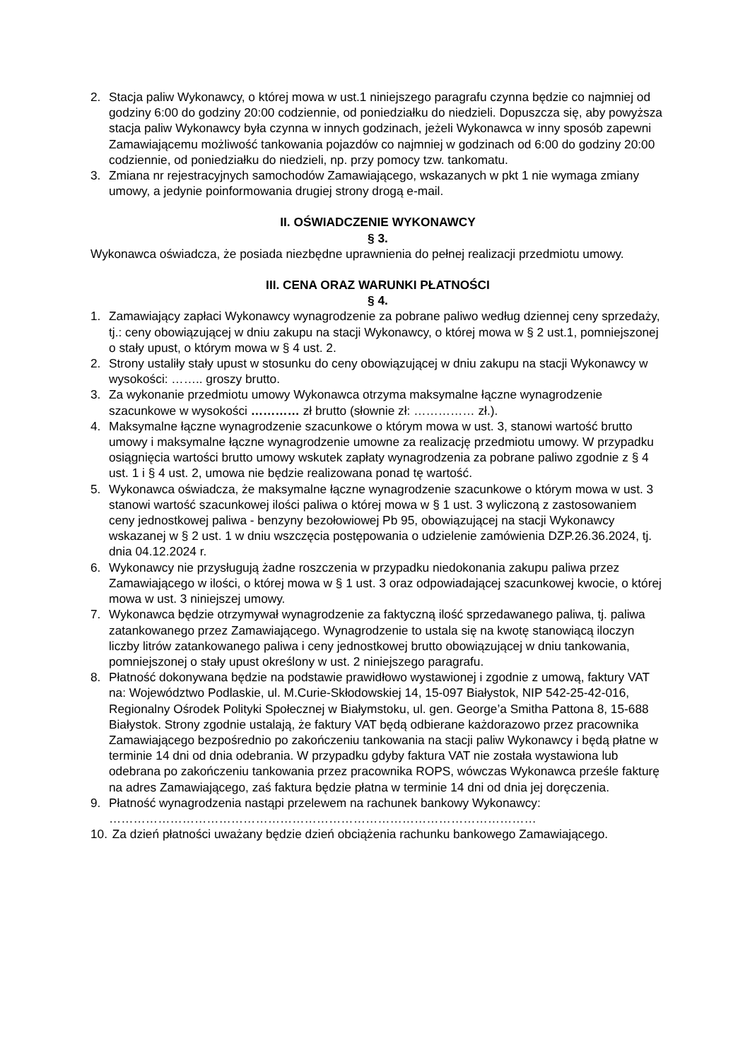2. Stacja paliw Wykonawcy, o której mowa w ust.1 niniejszego paragrafu czynna będzie co najmniej od godziny 6:00 do godziny 20:00 codziennie, od poniedziałku do niedzieli. Dopuszcza się, aby powyższa stacja paliw Wykonawcy była czynna w innych godzinach, jeżeli Wykonawca w inny sposób zapewni Zamawiającemu możliwość tankowania pojazdów co najmniej w godzinach od 6:00 do godziny 20:00 codziennie, od poniedziałku do niedzieli, np. przy pomocy tzw. tankomatu.
3. Zmiana nr rejestracyjnych samochodów Zamawiającego, wskazanych w pkt 1 nie wymaga zmiany umowy, a jedynie poinformowania drugiej strony drogą e-mail.
II. OŚWIADCZENIE WYKONAWCY
§ 3.
Wykonawca oświadcza, że posiada niezbędne uprawnienia do pełnej realizacji przedmiotu umowy.
III. CENA ORAZ WARUNKI PŁATNOŚCI
§ 4.
1. Zamawiający zapłaci Wykonawcy wynagrodzenie za pobrane paliwo według dziennej ceny sprzedaży, tj.: ceny obowiązującej w dniu zakupu na stacji Wykonawcy, o której mowa w § 2 ust.1, pomniejszonej o stały upust, o którym mowa w § 4 ust. 2.
2. Strony ustaliły stały upust w stosunku do ceny obowiązującej w dniu zakupu na stacji Wykonawcy w wysokości: …….. groszy brutto.
3. Za wykonanie przedmiotu umowy Wykonawca otrzyma maksymalne łączne wynagrodzenie szacunkowe w wysokości ………… zł brutto (słownie zł: …………… zł.).
4. Maksymalne łączne wynagrodzenie szacunkowe o którym mowa w ust. 3, stanowi wartość brutto umowy i maksymalne łączne wynagrodzenie umowne za realizację przedmiotu umowy. W przypadku osiągnięcia wartości brutto umowy wskutek zapłaty wynagrodzenia za pobrane paliwo zgodnie z § 4 ust. 1 i § 4 ust. 2, umowa nie będzie realizowana ponad tę wartość.
5. Wykonawca oświadcza, że maksymalne łączne wynagrodzenie szacunkowe o którym mowa w ust. 3 stanowi wartość szacunkowej ilości paliwa o której mowa w § 1 ust. 3 wyliczoną z zastosowaniem ceny jednostkowej paliwa - benzyny bezołowiowej Pb 95, obowiązującej na stacji Wykonawcy wskazanej w § 2 ust. 1 w dniu wszczęcia postępowania o udzielenie zamówienia DZP.26.36.2024, tj. dnia 04.12.2024 r.
6. Wykonawcy nie przysługują żadne roszczenia w przypadku niedokonania zakupu paliwa przez Zamawiającego w ilości, o której mowa w § 1 ust. 3 oraz odpowiadającej szacunkowej kwocie, o której mowa w ust. 3 niniejszej umowy.
7. Wykonawca będzie otrzymywał wynagrodzenie za faktyczną ilość sprzedawanego paliwa, tj. paliwa zatankowanego przez Zamawiającego. Wynagrodzenie to ustala się na kwotę stanowiącą iloczyn liczby litrów zatankowanego paliwa i ceny jednostkowej brutto obowiązującej w dniu tankowania, pomniejszonej o stały upust określony w ust. 2 niniejszego paragrafu.
8. Płatność dokonywana będzie na podstawie prawidłowo wystawionej i zgodnie z umową, faktury VAT na: Województwo Podlaskie, ul. M.Curie-Skłodowskiej 14, 15-097 Białystok, NIP 542-25-42-016, Regionalny Ośrodek Polityki Społecznej w Białymstoku, ul. gen. George’a Smitha Pattona 8, 15-688 Białystok. Strony zgodnie ustalają, że faktury VAT będą odbierane każdorazowo przez pracownika Zamawiającego bezpośrednio po zakończeniu tankowania na stacji paliw Wykonawcy i będą płatne w terminie 14 dni od dnia odebrania. W przypadku gdyby faktura VAT nie została wystawiona lub odebrana po zakończeniu tankowania przez pracownika ROPS, wówczas Wykonawca prześle fakturę na adres Zamawiającego, zaś faktura będzie płatna w terminie 14 dni od dnia jej doręczenia.
9. Płatność wynagrodzenia nastąpi przelewem na rachunek bankowy Wykonawcy: ……………………………………………………………………………………………
10. Za dzień płatności uważany będzie dzień obciążenia rachunku bankowego Zamawiającego.